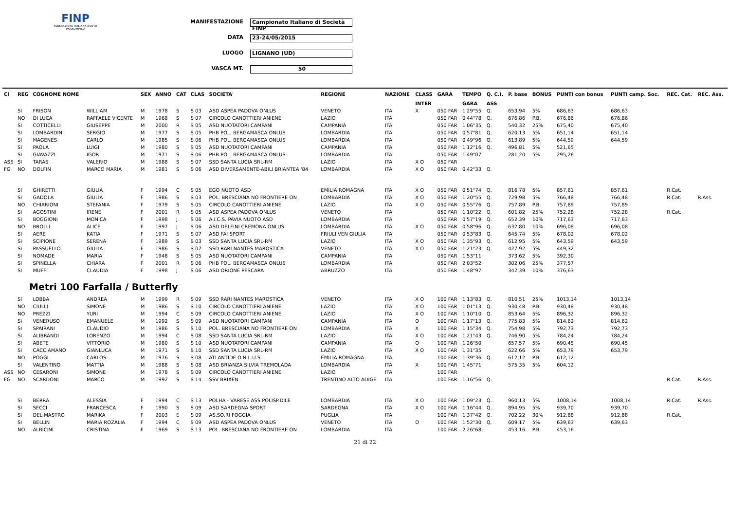FINP
FEDERAZIONE ITALIANA NUOTO PARALIMPICO
MANIFESTAZIONE Campionato Italiano di Società FINP
DATA 23-24/05/2015
LUOGO LIGNANO (UD)
VASCA MT. 50
| Cl | REG | COGNOME NOME | | SEX | ANNO | CAT | CLAS | SOCIETA' | REGIONE | NAZIONE | CLASS | GARA | TEMPO | Q. C.I. | P. base | BONUS | PUNTI con bonus | PUNTI camp. Soc. | REC. Cat. | REC. Ass. |
| --- | --- | --- | --- | --- | --- | --- | --- | --- | --- | --- | --- | --- | --- | --- | --- | --- | --- | --- | --- | --- |
| | | | | | | | | | | | INTER | | GARA | ASS | | | | | | |
| | SI | FRISON | WILLIAM | M | 1978 | S | S 03 | ASD ASPEA PADOVA ONLUS | VENETO | ITA | X | 050 FAR | 1'29"55 | Q. | 653,94 | 5% | 686,63 | 686,63 | | |
| | NO | DI LUCA | RAFFAELE VICENTE | M | 1968 | S | S 07 | CIRCOLO CANOTTIERI ANIENE | LAZIO | ITA | | 050 FAR | 0'44"78 | Q. | 676,86 | P.B. | 676,86 | 676,86 | | |
| | SI | COTTICELLI | GIUSEPPE | M | 2000 | R | S 05 | ASD NUOTATORI CAMPANI | CAMPANIA | ITA | | 050 FAR | 1'06"35 | Q. | 540,32 | 25% | 675,40 | 675,40 | | |
| | SI | LOMBARDINI | SERGIO | M | 1977 | S | S 05 | PHB POL. BERGAMASCA ONLUS | LOMBARDIA | ITA | | 050 FAR | 0'57"81 | Q. | 620,13 | 5% | 651,14 | 651,14 | | |
| | SI | MAGENES | CARLO | M | 1985 | S | S 06 | PHB POL. BERGAMASCA ONLUS | LOMBARDIA | ITA | | 050 FAR | 0'49"96 | Q. | 613,89 | 5% | 644,59 | 644,59 | | |
| | SI | PAOLA | LUIGI | M | 1980 | S | S 05 | ASD NUOTATORI CAMPANI | CAMPANIA | ITA | | 050 FAR | 1'12"16 | Q. | 496,81 | 5% | 521,65 | | | |
| | SI | GIAVAZZI | IGOR | M | 1971 | S | S 06 | PHB POL. BERGAMASCA ONLUS | LOMBARDIA | ITA | | 050 FAR | 1'49"07 | | 281,20 | 5% | 295,26 | | | |
| ASS | SI | TARAS | VALERIO | M | 1988 | S | S 07 | SSD SANTA LUCIA SRL-RM | LAZIO | ITA | X O | 050 FAR | | | | | | | | |
| FG | NO | DOLFIN | MARCO MARIA | M | 1981 | S | S 06 | ASD DIVERSAMENTE-ABILI BRIANTEA '84 | LOMBARDIA | ITA | X O | 050 FAR | 0'42"33 | Q. | | | | | | |
| | SI | GHIRETTI | GIULIA | F | 1994 | C | S 05 | EGO NUOTO ASD | EMILIA ROMAGNA | ITA | X O | 050 FAR | 0'51"74 | Q. | 816,78 | 5% | 857,61 | 857,61 | R.Cat. | |
| | SI | GADOLA | GIULIA | F | 1986 | S | S 03 | POL. BRESCIANA NO FRONTIERE ON | LOMBARDIA | ITA | X O | 050 FAR | 1'20"55 | Q. | 729,98 | 5% | 766,48 | 766,48 | R.Cat. | R.Ass. |
| | NO | CHIARIONI | STEFANIA | F | 1979 | S | S 05 | CIRCOLO CANOTTIERI ANIENE | LAZIO | ITA | X O | 050 FAR | 0'55"76 | Q. | 757,89 | P.B. | 757,89 | 757,89 | | |
| | SI | AGOSTINI | IRENE | F | 2001 | R | S 05 | ASD ASPEA PADOVA ONLUS | VENETO | ITA | | 050 FAR | 1'10"22 | Q. | 601,82 | 25% | 752,28 | 752,28 | R.Cat. | |
| | SI | BOGGIONI | MONICA | F | 1998 | J | S 06 | A.I.C.S. PAVIA NUOTO ASD | LOMBARDIA | ITA | | 050 FAR | 0'57"19 | Q. | 652,39 | 10% | 717,63 | 717,63 | | |
| | NO | BROLLI | ALICE | F | 1997 | J | S 06 | ASD DELFINI CREMONA ONLUS | LOMBARDIA | ITA | X O | 050 FAR | 0'58"96 | Q. | 632,80 | 10% | 696,08 | 696,08 | | |
| | SI | AERE | KATIA | F | 1971 | S | S 07 | ASD FAI SPORT | FRIULI VEN GIULIA | ITA | | 050 FAR | 0'53"83 | Q. | 645,74 | 5% | 678,02 | 678,02 | | |
| | SI | SCIPIONE | SERENA | F | 1989 | S | S 03 | SSD SANTA LUCIA SRL-RM | LAZIO | ITA | X O | 050 FAR | 1'35"93 | Q. | 612,95 | 5% | 643,59 | 643,59 | | |
| | SI | PASSUELLO | GIULIA | F | 1986 | S | S 07 | SSD RARI NANTES MAROSTICA | VENETO | ITA | X O | 050 FAR | 1'21"23 | Q. | 427,92 | 5% | 449,32 | | | |
| | SI | NOMADE | MARIA | F | 1948 | S | S 05 | ASD NUOTATORI CAMPANI | CAMPANIA | ITA | | 050 FAR | 1'53"11 | | 373,62 | 5% | 392,30 | | | |
| | SI | SPINELLA | CHIARA | F | 2001 | R | S 06 | PHB POL. BERGAMASCA ONLUS | LOMBARDIA | ITA | | 050 FAR | 2'03"52 | | 302,06 | 25% | 377,57 | | | |
| | SI | MUFFI | CLAUDIA | F | 1998 | J | S 06 | ASD ORIONE PESCARA | ABRUZZO | ITA | | 050 FAR | 1'48"97 | | 342,39 | 10% | 376,63 | | | |
| Metri 100 Farfalla / Butterfly | | | | | | | | | | | | | | | | | | | | |
| | SI | LOBBA | ANDREA | M | 1999 | R | S 09 | SSD RARI NANTES MAROSTICA | VENETO | ITA | X O | 100 FAR | 1'13"83 | Q. | 810,51 | 25% | 1013,14 | 1013,14 | | |
| | NO | CIULLI | SIMONE | M | 1986 | S | S 10 | CIRCOLO CANOTTIERI ANIENE | LAZIO | ITA | X O | 100 FAR | 1'01"13 | Q. | 930,48 | P.B. | 930,48 | 930,48 | | |
| | NO | PREZZI | YURI | M | 1994 | C | S 09 | CIRCOLO CANOTTIERI ANIENE | LAZIO | ITA | X O | 100 FAR | 1'10"10 | Q. | 853,64 | 5% | 896,32 | 896,32 | | |
| | SI | VENERUSO | EMANUELE | M | 1992 | S | S 09 | ASD NUOTATORI CAMPANI | CAMPANIA | ITA | O | 100 FAR | 1'17"13 | Q. | 775,83 | 5% | 814,62 | 814,62 | | |
| | SI | SPAIRANI | CLAUDIO | M | 1986 | S | S 10 | POL. BRESCIANA NO FRONTIERE ON | LOMBARDIA | ITA | X | 100 FAR | 1'15"34 | Q. | 754,98 | 5% | 792,73 | 792,73 | | |
| | SI | ALIBRANDI | LORENZO | M | 1994 | C | S 08 | SSD SANTA LUCIA SRL-RM | LAZIO | ITA | X O | 100 FAR | 1'21"43 | Q. | 746,90 | 5% | 784,24 | 784,24 | | |
| | SI | ABETE | VITTORIO | M | 1980 | S | S 10 | ASD NUOTATORI CAMPANI | CAMPANIA | ITA | O | 100 FAR | 1'26"50 | | 657,57 | 5% | 690,45 | 690,45 | | |
| | SI | CACCIAMANO | GIANLUCA | M | 1971 | S | S 10 | SSD SANTA LUCIA SRL-RM | LAZIO | ITA | X O | 100 FAR | 1'31"35 | | 622,66 | 5% | 653,79 | 653,79 | | |
| | NO | POGGI | CARLOS | M | 1976 | S | S 08 | ATLANTIDE O.N.L.U.S. | EMILIA ROMAGNA | ITA | | 100 FAR | 1'39"36 | Q. | 612,12 | P.B. | 612,12 | | | |
| | SI | VALENTINO | MATTIA | M | 1988 | S | S 08 | ASD BRIANZA SILVIA TREMOLADA | LOMBARDIA | ITA | X | 100 FAR | 1'45"71 | | 575,35 | 5% | 604,12 | | | |
| ASS | NO | CESARONI | SIMONE | M | 1978 | S | S 09 | CIRCOLO CANOTTIERI ANIENE | LAZIO | ITA | | 100 FAR | | | | | | | | |
| FG | NO | SCARDONI | MARCO | M | 1992 | S | S 14 | SSV BRIXEN | TRENTINO ALTO ADIGE | ITA | | 100 FAR | 1'16"56 | Q. | | | | | R.Cat. | R.Ass. |
| | SI | BERRA | ALESSIA | F | 1994 | C | S 13 | POLHA - VARESE ASS.POLISP.DILE | LOMBARDIA | ITA | X O | 100 FAR | 1'09"23 | Q. | 960,13 | 5% | 1008,14 | 1008,14 | R.Cat. | R.Ass. |
| | SI | SECCI | FRANCESCA | F | 1990 | S | S 09 | ASD SARDEGNA SPORT | SARDEGNA | ITA | X O | 100 FAR | 1'16"44 | Q. | 894,95 | 5% | 939,70 | 939,70 | | |
| | SI | DEL MASTRO | MARIKA | F | 2003 | E | S 09 | AS.SO.RI FOGGIA | PUGLIA | ITA | | 100 FAR | 1'37"42 | Q. | 702,22 | 30% | 912,88 | 912,88 | R.Cat. | |
| | SI | BELLIN | MARIA ROZALIA | F | 1994 | C | S 09 | ASD ASPEA PADOVA ONLUS | VENETO | ITA | O | 100 FAR | 1'52"30 | Q. | 609,17 | 5% | 639,63 | 639,63 | | |
| | NO | ALBICINI | CRISTINA | F | 1969 | S | S 13 | POL. BRESCIANA NO FRONTIERE ON | LOMBARDIA | ITA | | 100 FAR | 2'26"68 | | 453,16 | P.B. | 453,16 | | | |
21 di 22